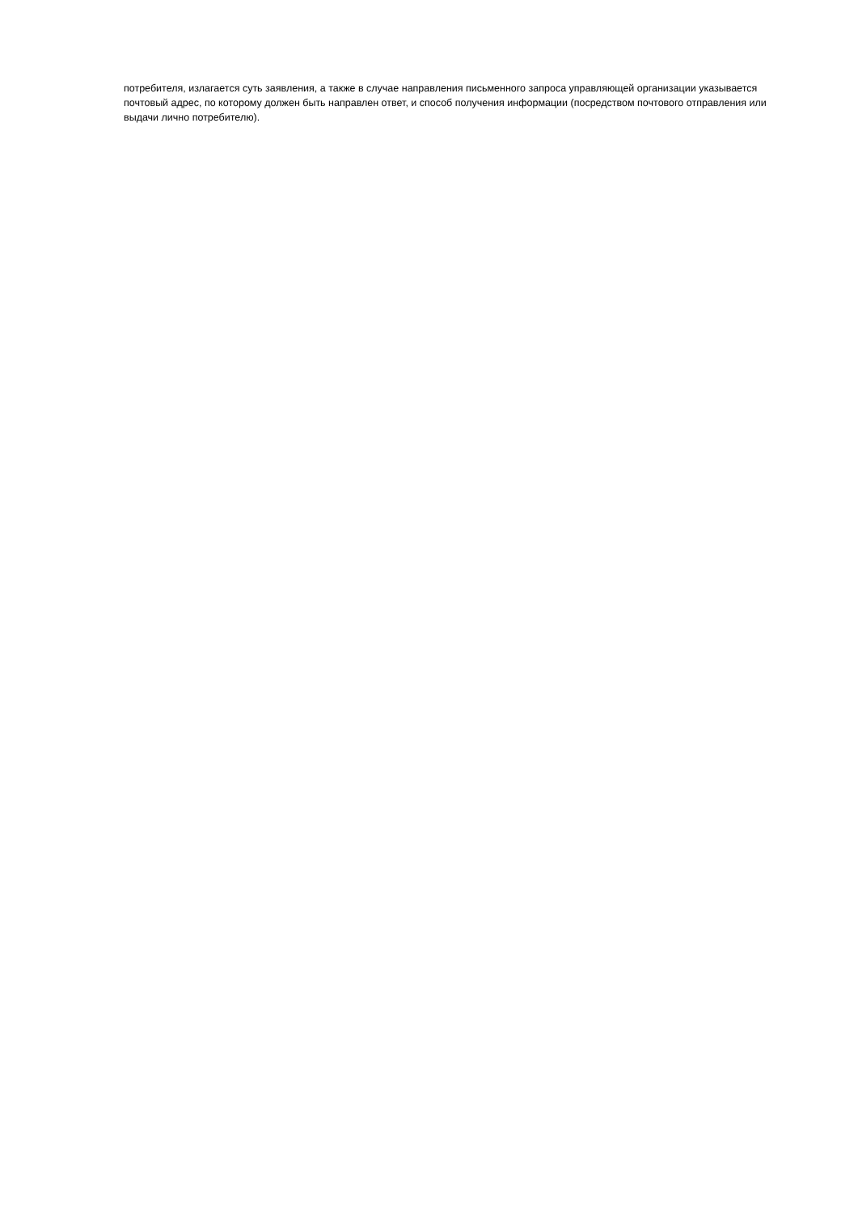потребителя, излагается суть заявления, а также в случае направления письменного запроса управляющей организации указывается почтовый адрес, по которому должен быть направлен ответ, и способ получения информации (посредством почтового отправления или выдачи лично потребителю).